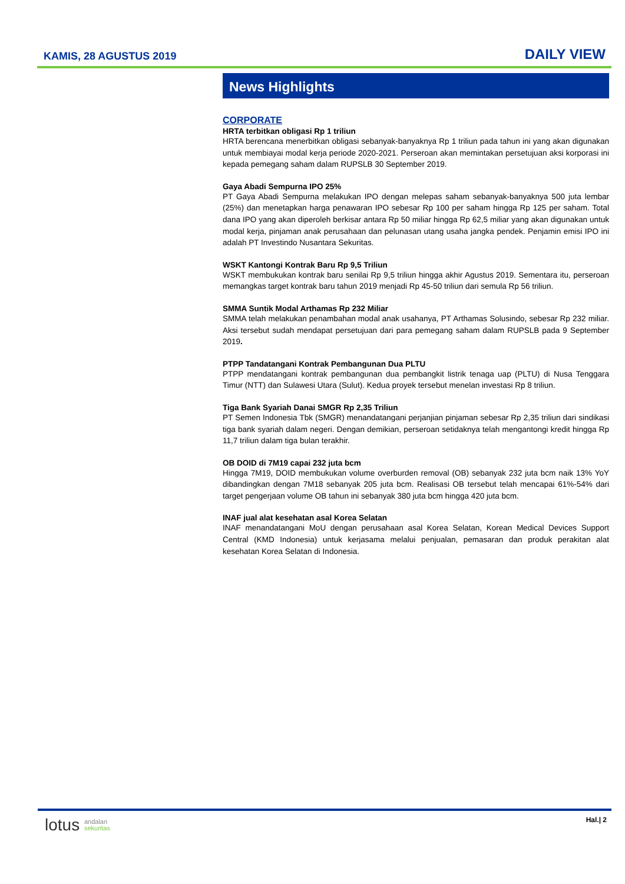KAMIS, 28 AGUSTUS 2019 DAILY VIEW
News Highlights
CORPORATE
HRTA terbitkan obligasi Rp 1 triliun
HRTA berencana menerbitkan obligasi sebanyak-banyaknya Rp 1 triliun pada tahun ini yang akan digunakan untuk membiayai modal kerja periode 2020-2021. Perseroan akan memintakan persetujuan aksi korporasi ini kepada pemegang saham dalam RUPSLB 30 September 2019.
Gaya Abadi Sempurna IPO 25%
PT Gaya Abadi Sempurna melakukan IPO dengan melepas saham sebanyak-banyaknya 500 juta lembar (25%) dan menetapkan harga penawaran IPO sebesar Rp 100 per saham hingga Rp 125 per saham. Total dana IPO yang akan diperoleh berkisar antara Rp 50 miliar hingga Rp 62,5 miliar yang akan digunakan untuk modal kerja, pinjaman anak perusahaan dan pelunasan utang usaha jangka pendek. Penjamin emisi IPO ini adalah PT Investindo Nusantara Sekuritas.
WSKT Kantongi Kontrak Baru Rp 9,5 Triliun
WSKT membukukan kontrak baru senilai Rp 9,5 triliun hingga akhir Agustus 2019. Sementara itu, perseroan memangkas target kontrak baru tahun 2019 menjadi Rp 45-50 triliun dari semula Rp 56 triliun.
SMMA Suntik Modal Arthamas Rp 232 Miliar
SMMA telah melakukan penambahan modal anak usahanya, PT Arthamas Solusindo, sebesar Rp 232 miliar. Aksi tersebut sudah mendapat persetujuan dari para pemegang saham dalam RUPSLB pada 9 September 2019.
PTPP Tandatangani Kontrak Pembangunan Dua PLTU
PTPP mendatangani kontrak pembangunan dua pembangkit listrik tenaga uap (PLTU) di Nusa Tenggara Timur (NTT) dan Sulawesi Utara (Sulut). Kedua proyek tersebut menelan investasi Rp 8 triliun.
Tiga Bank Syariah Danai SMGR Rp 2,35 Triliun
PT Semen Indonesia Tbk (SMGR) menandatangani perjanjian pinjaman sebesar Rp 2,35 triliun dari sindikasi tiga bank syariah dalam negeri. Dengan demikian, perseroan setidaknya telah mengantongi kredit hingga Rp 11,7 triliun dalam tiga bulan terakhir.
OB DOID di 7M19 capai 232 juta bcm
Hingga 7M19, DOID membukukan volume overburden removal (OB) sebanyak 232 juta bcm naik 13% YoY dibandingkan dengan 7M18 sebanyak 205 juta bcm. Realisasi OB tersebut telah mencapai 61%-54% dari target pengerjaan volume OB tahun ini sebanyak 380 juta bcm hingga 420 juta bcm.
INAF jual alat kesehatan asal Korea Selatan
INAF menandatangani MoU dengan perusahaan asal Korea Selatan, Korean Medical Devices Support Central (KMD Indonesia) untuk kerjasama melalui penjualan, pemasaran dan produk perakitan alat kesehatan Korea Selatan di Indonesia.
lotus andalan
sekuritas
Hal.| 2